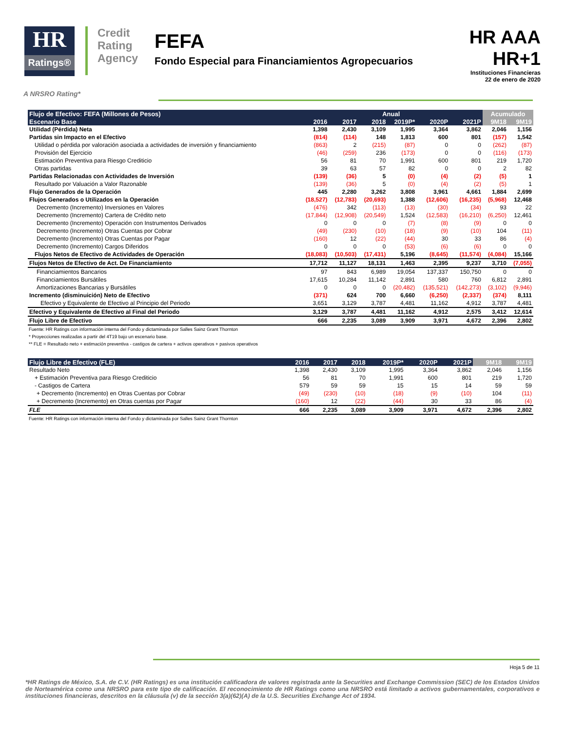HR
Ratings®
Credit
Rating
Agency
FEFA
Fondo Especial para Financiamientos Agropecuarios
HR AAA
HR+1
Instituciones Financieras
22 de enero de 2020
A NRSRO Rating*
| Flujo de Efectivo: FEFA (Millones de Pesos) | Anual | | | | | | Acumulado | |
| --- | --- | --- | --- | --- | --- | --- | --- | --- |
| Escenario Base | 2016 | 2017 | 2018 | 2019P* | 2020P | 2021P | 9M18 | 9M19 |
| Utilidad (Pérdida) Neta | 1,398 | 2,430 | 3,109 | 1,995 | 3,364 | 3,862 | 2,046 | 1,156 |
| Partidas sin Impacto en el Efectivo | (814) | (114) | 148 | 1,813 | 600 | 801 | (157) | 1,542 |
| Utilidad o pérdida por valoración asociada a actividades de inversión y financiamiento | (863) | 2 | (215) | (87) | 0 | 0 | (262) | (87) |
| Provisión del Ejercicio | (46) | (259) | 236 | (173) | 0 | 0 | (116) | (173) |
| Estimación Preventiva para Riesgo Crediticio | 56 | 81 | 70 | 1,991 | 600 | 801 | 219 | 1,720 |
| Otras partidas | 39 | 63 | 57 | 82 | 0 | 0 | 2 | 82 |
| Partidas Relacionadas con Actividades de Inversión | (139) | (36) | 5 | (0) | (4) | (2) | (5) | 1 |
| Resultado por Valuación a Valor Razonable | (139) | (36) | 5 | (0) | (4) | (2) | (5) | 1 |
| Flujo Generados de la Operación | 445 | 2,280 | 3,262 | 3,808 | 3,961 | 4,661 | 1,884 | 2,699 |
| Flujos Generados o Utilizados en la Operación | (18,527) | (12,783) | (20,693) | 1,388 | (12,606) | (16,235) | (5,968) | 12,468 |
| Decremento (Incremento) Inversiones en Valores | (476) | 342 | (113) | (13) | (30) | (34) | 93 | 22 |
| Decremento (Incremento) Cartera de Crédito neto | (17,844) | (12,908) | (20,549) | 1,524 | (12,583) | (16,210) | (6,250) | 12,461 |
| Decremento (Incremento) Operación con Instrumentos Derivados | 0 | 0 | 0 | (7) | (8) | (9) | 0 | 0 |
| Decremento (Incremento) Otras Cuentas por Cobrar | (49) | (230) | (10) | (18) | (9) | (10) | 104 | (11) |
| Decremento (Incremento) Otras Cuentas por Pagar | (160) | 12 | (22) | (44) | 30 | 33 | 86 | (4) |
| Decremento (Incremento) Cargos Diferidos | 0 | 0 | 0 | (53) | (6) | (6) | 0 | 0 |
| Flujos Netos de Efectivo de Actividades de Operación | (18,083) | (10,503) | (17,431) | 5,196 | (8,645) | (11,574) | (4,084) | 15,166 |
| Flujos Netos de Efectivo de Act. De Financiamiento | 17,712 | 11,127 | 18,131 | 1,463 | 2,395 | 9,237 | 3,710 | (7,055) |
| Financiamientos Bancarios | 97 | 843 | 6,989 | 19,054 | 137,337 | 150,750 | 0 | 0 |
| Financiamientos Bursátiles | 17,615 | 10,284 | 11,142 | 2,891 | 580 | 760 | 6,812 | 2,891 |
| Amortizaciones Bancarias y Bursátiles | 0 | 0 | 0 | (20,482) | (135,521) | (142,273) | (3,102) | (9,946) |
| Incremento (disminuición) Neto de Efectivo | (371) | 624 | 700 | 6,660 | (6,250) | (2,337) | (374) | 8,111 |
| Efectivo y Equivalente de Efectivo al Principio del Periodo | 3,651 | 3,129 | 3,787 | 4,481 | 11,162 | 4,912 | 3,787 | 4,481 |
| Efectivo y Equivalente de Efectivo al Final del Periodo | 3,129 | 3,787 | 4,481 | 11,162 | 4,912 | 2,575 | 3,412 | 12,614 |
| Flujo Libre de Efectivo | 666 | 2,235 | 3,089 | 3,909 | 3,971 | 4,672 | 2,396 | 2,802 |
Fuente: HR Ratings con información interna del Fondo y dictaminada por Salles Sainz Grant Thornton
* Proyecciones realizadas a partir del 4T19 bajo un escenario base.
** FLE = Resultado neto + estimación preventiva - castigos de cartera + activos operativos + pasivos operativos
| Flujo Libre de Efectivo (FLE) | 2016 | 2017 | 2018 | 2019P* | 2020P | 2021P | 9M18 | 9M19 |
| --- | --- | --- | --- | --- | --- | --- | --- | --- |
| Resultado Neto | 1,398 | 2,430 | 3,109 | 1,995 | 3,364 | 3,862 | 2,046 | 1,156 |
| + Estimación Preventiva para Riesgo Crediticio | 56 | 81 | 70 | 1,991 | 600 | 801 | 219 | 1,720 |
| - Castigos de Cartera | 579 | 59 | 59 | 15 | 15 | 14 | 59 | 59 |
| + Decremento (Incremento) en Otras Cuentas por Cobrar | (49) | (230) | (10) | (18) | (9) | (10) | 104 | (11) |
| + Decremento (Incremento) en Otras cuentas por Pagar | (160) | 12 | (22) | (44) | 30 | 33 | 86 | (4) |
| FLE | 666 | 2,235 | 3,089 | 3,909 | 3,971 | 4,672 | 2,396 | 2,802 |
Fuente: HR Ratings con información interna del Fondo y dictaminada por Salles Sainz Grant Thornton
Hoja 5 de 11
*HR Ratings de México, S.A. de C.V. (HR Ratings) es una institución calificadora de valores registrada ante la Securities and Exchange Commission (SEC) de los Estados Unidos de Norteamérica como una NRSRO para este tipo de calificación. El reconocimiento de HR Ratings como una NRSRO está limitado a activos gubernamentales, corporativos e instituciones financieras, descritos en la cláusula (v) de la sección 3(a)(62)(A) de la U.S. Securities Exchange Act of 1934.